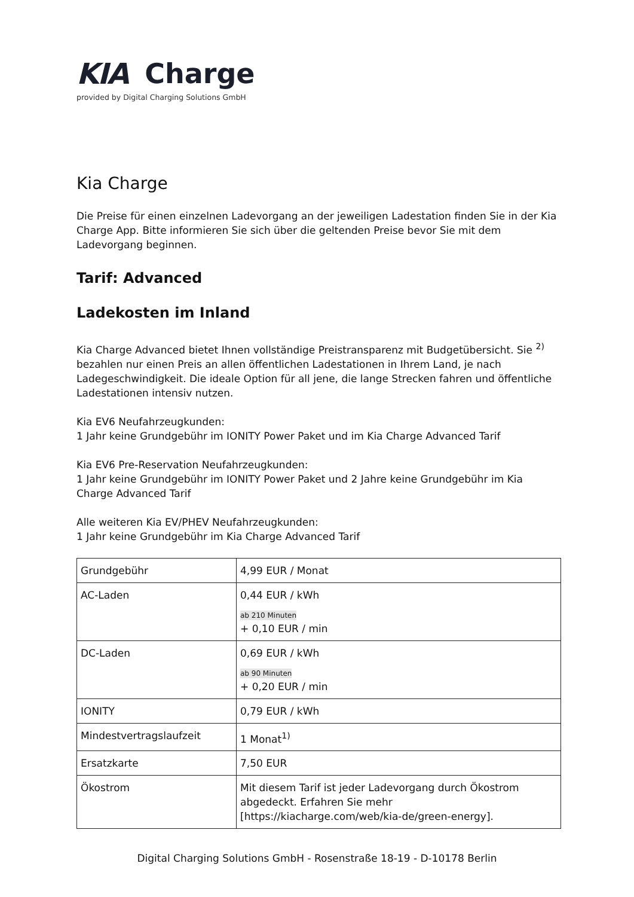KIA Charge
provided by Digital Charging Solutions GmbH
Kia Charge
Die Preise für einen einzelnen Ladevorgang an der jeweiligen Ladestation finden Sie in der Kia Charge App. Bitte informieren Sie sich über die geltenden Preise bevor Sie mit dem Ladevorgang beginnen.
Tarif: Advanced
Ladekosten im Inland
Kia Charge Advanced bietet Ihnen vollständige Preistransparenz mit Budgetübersicht. Sie <sup>2)</sup> bezahlen nur einen Preis an allen öffentlichen Ladestationen in Ihrem Land, je nach Ladegeschwindigkeit. Die ideale Option für all jene, die lange Strecken fahren und öffentliche Ladestationen intensiv nutzen.
Kia EV6 Neufahrzeugkunden:
1 Jahr keine Grundgebühr im IONITY Power Paket und im Kia Charge Advanced Tarif
Kia EV6 Pre-Reservation Neufahrzeugkunden:
1 Jahr keine Grundgebühr im IONITY Power Paket und 2 Jahre keine Grundgebühr im Kia Charge Advanced Tarif
Alle weiteren Kia EV/PHEV Neufahrzeugkunden:
1 Jahr keine Grundgebühr im Kia Charge Advanced Tarif
| Grundgebühr | 4,99 EUR / Monat |
| AC-Laden | 0,44 EUR / kWh ab 210 Minuten + 0,10 EUR / min |
| DC-Laden | 0,69 EUR / kWh ab 90 Minuten + 0,20 EUR / min |
| IONITY | 0,79 EUR / kWh |
| Mindestvertragslaufzeit | 1 Monat<sup>1)</sup> |
| Ersatzkarte | 7,50 EUR |
| Ökostrom | Mit diesem Tarif ist jeder Ladevorgang durch Ökostrom abgedeckt. Erfahren Sie mehr [https://kiacharge.com/web/kia-de/green-energy]. |
Digital Charging Solutions GmbH - Rosenstraße 18-19 - D-10178 Berlin